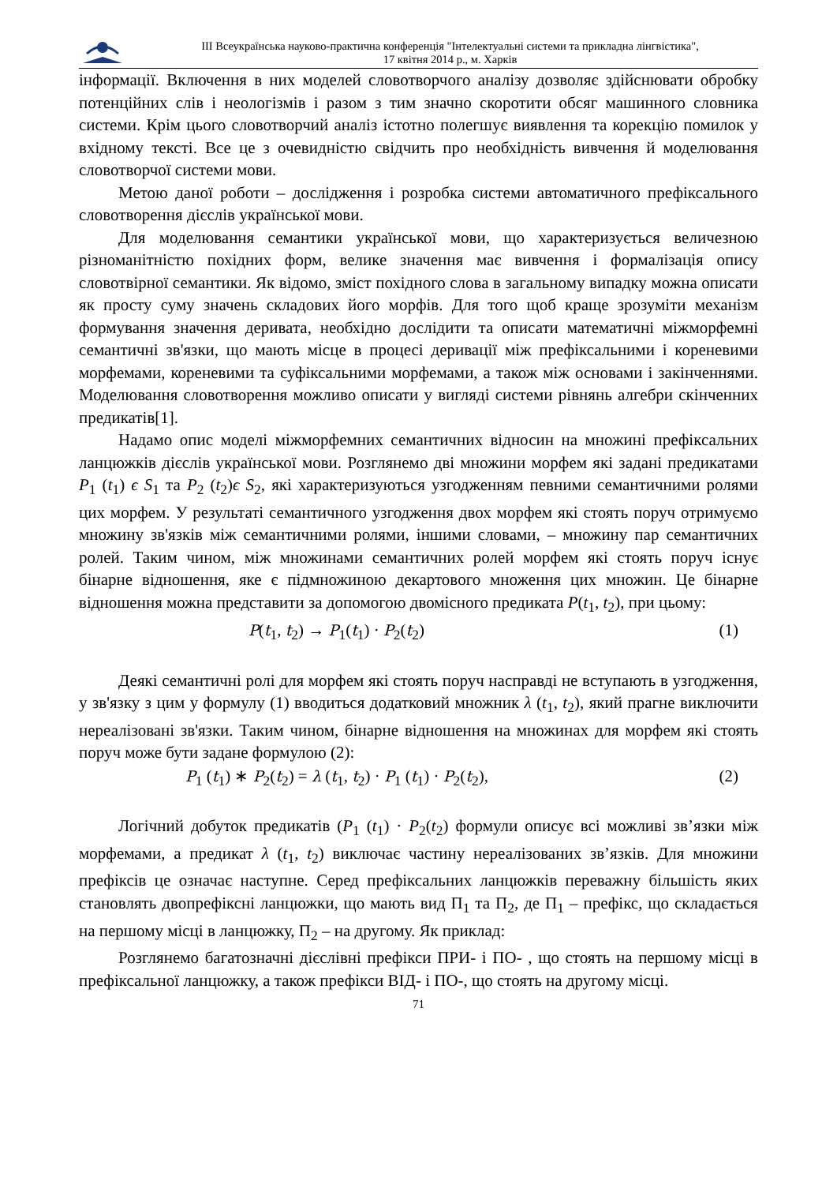ІІІ Всеукраїнська науково-практична конференція "Інтелектуальні системи та прикладна лінгвістика",
17 квітня 2014 р., м. Харків
інформації. Включення в них моделей словотворчого аналізу дозволяє здійснювати обробку потенційних слів і неологізмів і разом з тим значно скоротити обсяг машинного словника системи. Крім цього словотворчий аналіз істотно полегшує виявлення та корекцію помилок у вхідному тексті. Все це з очевидністю свідчить про необхідність вивчення й моделювання словотворчої системи мови.
Метою даної роботи – дослідження і розробка системи автоматичного префіксального словотворення дієслів української мови.
Для моделювання семантики української мови, що характеризується величезною різноманітністю похідних форм, велике значення має вивчення і формалізація опису словотвірної семантики. Як відомо, зміст похідного слова в загальному випадку можна описати як просту суму значень складових його морфів. Для того щоб краще зрозуміти механізм формування значення деривата, необхідно дослідити та описати математичні міжморфемні семантичні зв'язки, що мають місце в процесі деривації між префіксальними і кореневими морфемами, кореневими та суфіксальними морфемами, а також між основами і закінченнями. Моделювання словотворення можливо описати у вигляді системи рівнянь алгебри скінченних предикатів[1].
Надамо опис моделі міжморфемних семантичних відносин на множині префіксальних ланцюжків дієслів української мови. Розглянемо дві множини морфем які задані предикатами P<sub>1</sub> (t<sub>1</sub>) ϵ S<sub>1</sub> та P<sub>2</sub> (t<sub>2</sub>)ϵ S<sub>2</sub>, які характеризуються узгодженням певними семантичними ролями цих морфем. У результаті семантичного узгодження двох морфем які стоять поруч отримуємо множину зв'язків між семантичними ролями, іншими словами, – множину пар семантичних ролей. Таким чином, між множинами семантичних ролей морфем які стоять поруч існує бінарне відношення, яке є підмножиною декартового множення цих множин. Це бінарне відношення можна представити за допомогою двомісного предиката P(t<sub>1</sub>, t<sub>2</sub>), при цьому:
P(t<sub>1</sub>, t<sub>2</sub>) → P<sub>1</sub>(t<sub>1</sub>) · P<sub>2</sub>(t<sub>2</sub>) (1)
Деякі семантичні ролі для морфем які стоять поруч насправді не вступають в узгодження, у зв'язку з цим у формулу (1) вводиться додатковий множник λ (t<sub>1</sub>, t<sub>2</sub>), який прагне виключити нереалізовані зв'язки. Таким чином, бінарне відношення на множинах для морфем які стоять поруч може бути задане формулою (2):
P<sub>1</sub> (t<sub>1</sub>) ∗ P<sub>2</sub>(t<sub>2</sub>) = λ (t<sub>1</sub>, t<sub>2</sub>) · P<sub>1</sub> (t<sub>1</sub>) · P<sub>2</sub>(t<sub>2</sub>), (2)
Логічний добуток предикатів (P<sub>1</sub> (t<sub>1</sub>) · P<sub>2</sub>(t<sub>2</sub>) формули описує всі можливі зв’язки між морфемами, а предикат λ (t<sub>1</sub>, t<sub>2</sub>) виключає частину нереалізованих зв’язків. Для множини префіксів це означає наступне. Серед префіксальних ланцюжків переважну більшість яких становлять двопрефіксні ланцюжки, що мають вид П<sub>1</sub> та П<sub>2</sub>, де П<sub>1</sub> – префікс, що складається на першому місці в ланцюжку, П<sub>2</sub> – на другому. Як приклад:
Розглянемо багатозначні дієслівні префікси ПРИ- і ПО- , що стоять на першому місці в префіксальної ланцюжку, а також префікси ВІД- і ПО-, що стоять на другому місці.
71